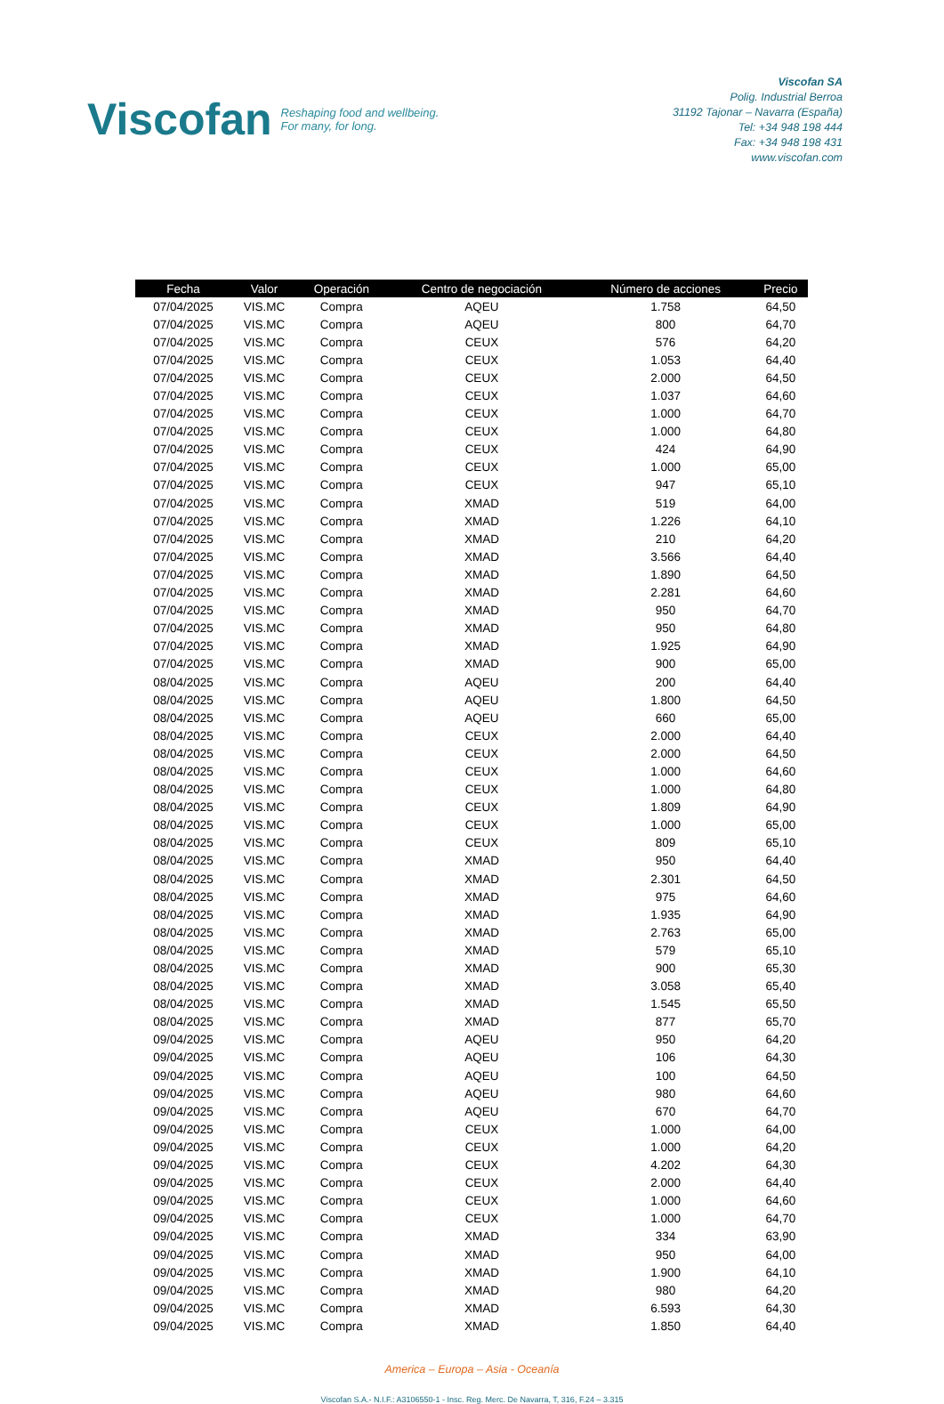Viscofan Reshaping food and wellbeing.
For many, for long.
Viscofan SA
Polig. Industrial Berroa
31192 Tajonar – Navarra (España)
Tel: +34 948 198 444
Fax: +34 948 198 431
www.viscofan.com
| Fecha | Valor | Operación | Centro de negociación | Número de acciones | Precio |
| --- | --- | --- | --- | --- | --- |
| 07/04/2025 | VIS.MC | Compra | AQEU | 1.758 | 64,50 |
| 07/04/2025 | VIS.MC | Compra | AQEU | 800 | 64,70 |
| 07/04/2025 | VIS.MC | Compra | CEUX | 576 | 64,20 |
| 07/04/2025 | VIS.MC | Compra | CEUX | 1.053 | 64,40 |
| 07/04/2025 | VIS.MC | Compra | CEUX | 2.000 | 64,50 |
| 07/04/2025 | VIS.MC | Compra | CEUX | 1.037 | 64,60 |
| 07/04/2025 | VIS.MC | Compra | CEUX | 1.000 | 64,70 |
| 07/04/2025 | VIS.MC | Compra | CEUX | 1.000 | 64,80 |
| 07/04/2025 | VIS.MC | Compra | CEUX | 424 | 64,90 |
| 07/04/2025 | VIS.MC | Compra | CEUX | 1.000 | 65,00 |
| 07/04/2025 | VIS.MC | Compra | CEUX | 947 | 65,10 |
| 07/04/2025 | VIS.MC | Compra | XMAD | 519 | 64,00 |
| 07/04/2025 | VIS.MC | Compra | XMAD | 1.226 | 64,10 |
| 07/04/2025 | VIS.MC | Compra | XMAD | 210 | 64,20 |
| 07/04/2025 | VIS.MC | Compra | XMAD | 3.566 | 64,40 |
| 07/04/2025 | VIS.MC | Compra | XMAD | 1.890 | 64,50 |
| 07/04/2025 | VIS.MC | Compra | XMAD | 2.281 | 64,60 |
| 07/04/2025 | VIS.MC | Compra | XMAD | 950 | 64,70 |
| 07/04/2025 | VIS.MC | Compra | XMAD | 950 | 64,80 |
| 07/04/2025 | VIS.MC | Compra | XMAD | 1.925 | 64,90 |
| 07/04/2025 | VIS.MC | Compra | XMAD | 900 | 65,00 |
| 08/04/2025 | VIS.MC | Compra | AQEU | 200 | 64,40 |
| 08/04/2025 | VIS.MC | Compra | AQEU | 1.800 | 64,50 |
| 08/04/2025 | VIS.MC | Compra | AQEU | 660 | 65,00 |
| 08/04/2025 | VIS.MC | Compra | CEUX | 2.000 | 64,40 |
| 08/04/2025 | VIS.MC | Compra | CEUX | 2.000 | 64,50 |
| 08/04/2025 | VIS.MC | Compra | CEUX | 1.000 | 64,60 |
| 08/04/2025 | VIS.MC | Compra | CEUX | 1.000 | 64,80 |
| 08/04/2025 | VIS.MC | Compra | CEUX | 1.809 | 64,90 |
| 08/04/2025 | VIS.MC | Compra | CEUX | 1.000 | 65,00 |
| 08/04/2025 | VIS.MC | Compra | CEUX | 809 | 65,10 |
| 08/04/2025 | VIS.MC | Compra | XMAD | 950 | 64,40 |
| 08/04/2025 | VIS.MC | Compra | XMAD | 2.301 | 64,50 |
| 08/04/2025 | VIS.MC | Compra | XMAD | 975 | 64,60 |
| 08/04/2025 | VIS.MC | Compra | XMAD | 1.935 | 64,90 |
| 08/04/2025 | VIS.MC | Compra | XMAD | 2.763 | 65,00 |
| 08/04/2025 | VIS.MC | Compra | XMAD | 579 | 65,10 |
| 08/04/2025 | VIS.MC | Compra | XMAD | 900 | 65,30 |
| 08/04/2025 | VIS.MC | Compra | XMAD | 3.058 | 65,40 |
| 08/04/2025 | VIS.MC | Compra | XMAD | 1.545 | 65,50 |
| 08/04/2025 | VIS.MC | Compra | XMAD | 877 | 65,70 |
| 09/04/2025 | VIS.MC | Compra | AQEU | 950 | 64,20 |
| 09/04/2025 | VIS.MC | Compra | AQEU | 106 | 64,30 |
| 09/04/2025 | VIS.MC | Compra | AQEU | 100 | 64,50 |
| 09/04/2025 | VIS.MC | Compra | AQEU | 980 | 64,60 |
| 09/04/2025 | VIS.MC | Compra | AQEU | 670 | 64,70 |
| 09/04/2025 | VIS.MC | Compra | CEUX | 1.000 | 64,00 |
| 09/04/2025 | VIS.MC | Compra | CEUX | 1.000 | 64,20 |
| 09/04/2025 | VIS.MC | Compra | CEUX | 4.202 | 64,30 |
| 09/04/2025 | VIS.MC | Compra | CEUX | 2.000 | 64,40 |
| 09/04/2025 | VIS.MC | Compra | CEUX | 1.000 | 64,60 |
| 09/04/2025 | VIS.MC | Compra | CEUX | 1.000 | 64,70 |
| 09/04/2025 | VIS.MC | Compra | XMAD | 334 | 63,90 |
| 09/04/2025 | VIS.MC | Compra | XMAD | 950 | 64,00 |
| 09/04/2025 | VIS.MC | Compra | XMAD | 1.900 | 64,10 |
| 09/04/2025 | VIS.MC | Compra | XMAD | 980 | 64,20 |
| 09/04/2025 | VIS.MC | Compra | XMAD | 6.593 | 64,30 |
| 09/04/2025 | VIS.MC | Compra | XMAD | 1.850 | 64,40 |
America – Europa – Asia - Oceanía
Viscofan S.A.- N.I.F.: A3106550-1 - Insc. Reg. Merc. De Navarra, T, 316, F.24 – 3.315